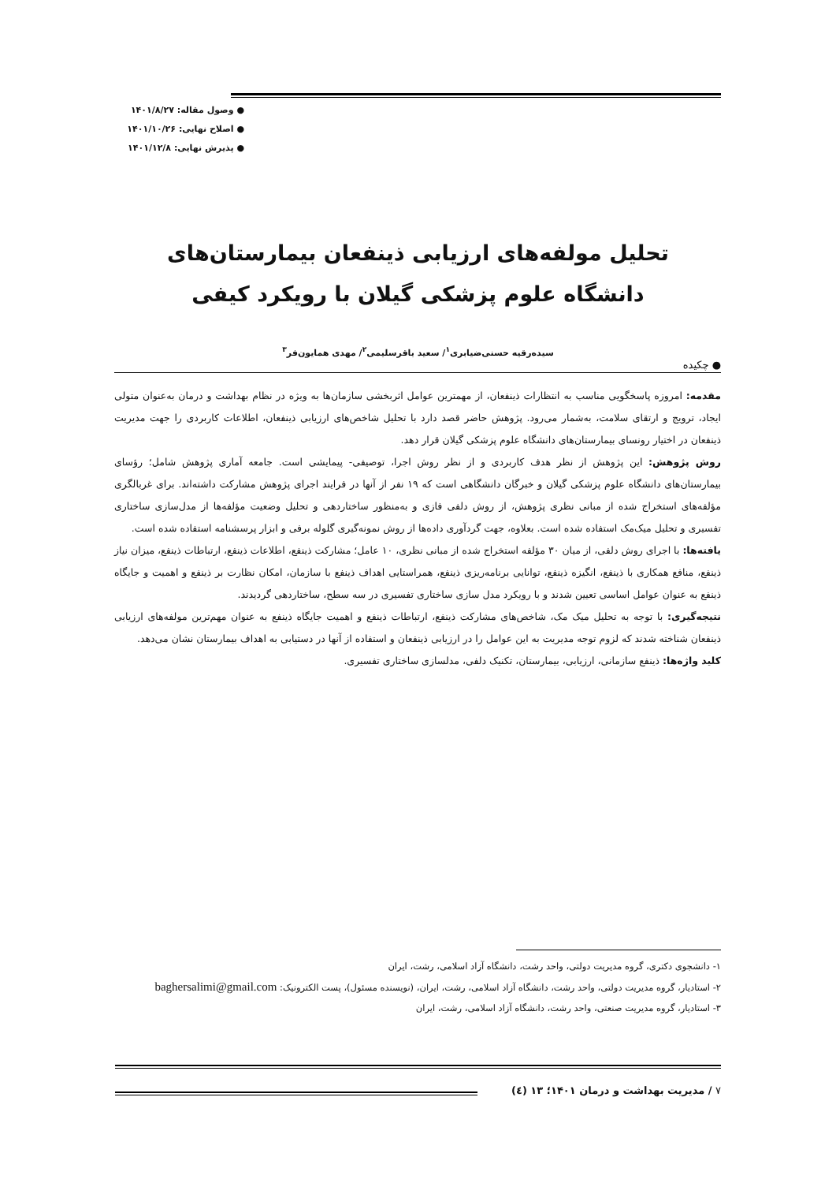● وصول مقاله: ۱۴۰۱/۸/۲۷
● اصلاح نهایی: ۱۴۰۱/۱۰/۲۶
● پذیرش نهایی: ۱۴۰۱/۱۲/۸
تحلیل مولفه‌های ارزیابی ذینفعان بیمارستان‌های دانشگاه علوم پزشکی گیلان با رویکرد کیفی
سیده‌رقیه حسنی‌ضیابری<sup>۱</sup>/ سعید باقرسلیمی<sup>۲</sup>/ مهدی همایون‌فر<sup>۳</sup>
● چکیده
مقدمه: امروزه پاسخگویی مناسب به انتظارات ذینفعان، از مهمترین عوامل اثربخشی سازمان‌ها به ویژه در نظام بهداشت و درمان به‌عنوان متولی ایجاد، ترویج و ارتقای سلامت، به‌شمار می‌رود. پژوهش حاضر قصد دارد با تحلیل شاخص‌های ارزیابی ذینفعان، اطلاعات کاربردی را جهت مدیریت ذینفعان در اختیار رونسای بیمارستان‌های دانشگاه علوم پزشکی گیلان قرار دهد.
روش پژوهش: این پژوهش از نظر هدف کاربردی و از نظر روش اجرا، توصیفی- پیمایشی است. جامعه آماری پژوهش شامل؛ رؤسای بیمارستان‌های دانشگاه علوم پزشکی گیلان و خبرگان دانشگاهی است که ۱۹ نفر از آنها در فرایند اجرای پژوهش مشارکت داشته‌اند. برای غربالگری مؤلفه‌های استخراج شده از مبانی نظری پژوهش، از روش دلفی فازی و به‌منظور ساختاردهی و تحلیل وضعیت مؤلفه‌ها از مدل‌سازی ساختاری تفسیری و تحلیل میک‌مک استفاده شده است. بعلاوه، جهت گردآوری داده‌ها از روش نمونه‌گیری گلوله برفی و ابزار پرسشنامه استفاده شده است.
یافته‌ها: با اجرای روش دلفی، از میان ۳۰ مؤلفه استخراج شده از مبانی نظری، ۱۰ عامل؛ مشارکت ذینفع، اطلاعات ذینفع، ارتباطات ذینفع، میزان نیاز ذینفع، منافع همکاری با ذینفع، انگیزه ذینفع، توانایی برنامه‌ریزی ذینفع، همراستایی اهداف ذینفع با سازمان، امکان نظارت بر ذینفع و اهمیت و جایگاه ذینفع به عنوان عوامل اساسی تعیین شدند و با رویکرد مدل سازی ساختاری تفسیری در سه سطح، ساختاردهی گردیدند.
نتیجه‌گیری: با توجه به تحلیل میک مک، شاخص‌های مشارکت ذینفع، ارتباطات ذینفع و اهمیت جایگاه ذینفع به عنوان مهم‌ترین مولفه‌های ارزیابی ذینفعان شناخته شدند که لزوم توجه مدیریت به این عوامل را در ارزیابی ذینفعان و استفاده از آنها در دستیابی به اهداف بیمارستان نشان می‌دهد.
کلید واژه‌ها: ذینفع سازمانی، ارزیابی، بیمارستان، تکنیک دلفی، مدلسازی ساختاری تفسیری.
۱- دانشجوی دکتری، گروه مدیریت دولتی، واحد رشت، دانشگاه آزاد اسلامی، رشت، ایران
۲- استادیار، گروه مدیریت دولتی، واحد رشت، دانشگاه آزاد اسلامی، رشت، ایران، (نویسنده مسئول)، پست الکترونیک: baghersalimi@gmail.com
۳- استادیار، گروه مدیریت صنعتی، واحد رشت، دانشگاه آزاد اسلامی، رشت، ایران
۷ / مدیریت بهداشت و درمان ۱۴۰۱؛ ۱۳ (٤)